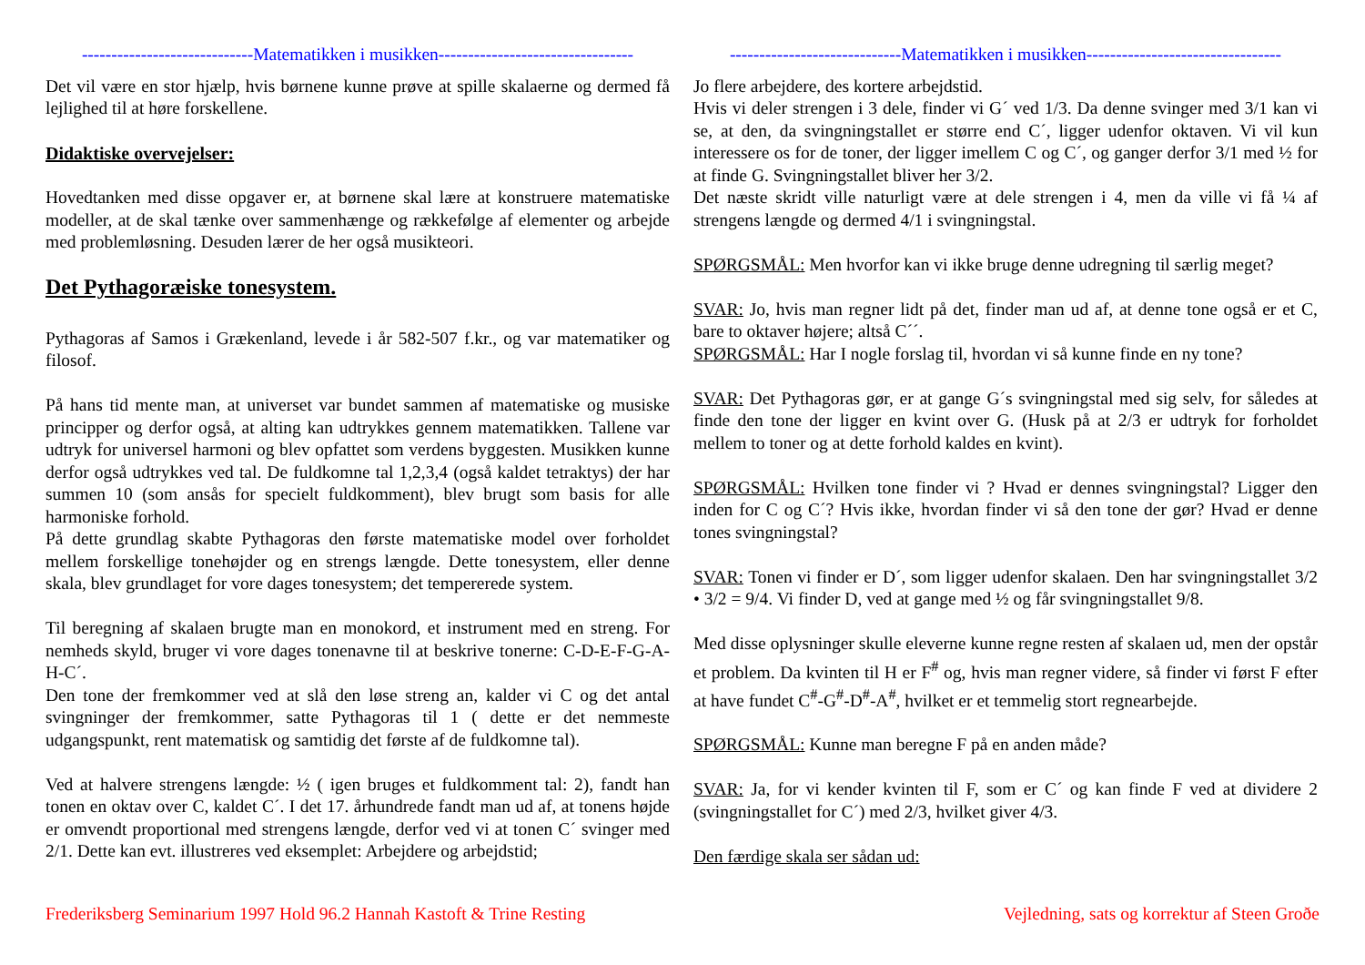-----------------------------Matematikken i musikken---------------------------------
Det vil være en stor hjælp, hvis børnene kunne prøve at spille skalaerne og dermed få lejlighed til at høre forskellene.
Didaktiske overvejelser:
Hovedtanken med disse opgaver er, at børnene skal lære at konstruere matematiske modeller, at de skal tænke over sammenhænge og rækkefølge af elementer og arbejde med problemløsning. Desuden lærer de her også musikteori.
Det Pythagoræiske tonesystem.
Pythagoras af Samos i Grækenland, levede i år 582-507 f.kr., og var matematiker og filosof.
På hans tid mente man, at universet var bundet sammen af matematiske og musiske principper og derfor også, at alting kan udtrykkes gennem matematikken. Tallene var udtryk for universel harmoni og blev opfattet som verdens byggesten. Musikken kunne derfor også udtrykkes ved tal. De fuldkomne tal 1,2,3,4 (også kaldet tetraktys) der har summen 10 (som ansås for specielt fuldkomment), blev brugt som basis for alle harmoniske forhold.
På dette grundlag skabte Pythagoras den første matematiske model over forholdet mellem forskellige tonehøjder og en strengs længde. Dette tonesystem, eller denne skala, blev grundlaget for vore dages tonesystem; det tempererede system.
Til beregning af skalaen brugte man en monokord, et instrument med en streng. For nemheds skyld, bruger vi vore dages tonenavne til at beskrive tonerne: C-D-E-F-G-A-H-C´.
Den tone der fremkommer ved at slå den løse streng an, kalder vi C og det antal svingninger der fremkommer, satte Pythagoras til 1 ( dette er det nemmeste udgangspunkt, rent matematisk og samtidig det første af de fuldkomne tal).
Ved at halvere strengens længde: ½ ( igen bruges et fuldkomment tal: 2), fandt han tonen en oktav over C, kaldet C´. I det 17. århundrede fandt man ud af, at tonens højde er omvendt proportional med strengens længde, derfor ved vi at tonen C´ svinger med 2/1. Dette kan evt. illustreres ved eksemplet: Arbejdere og arbejdstid;
-----------------------------Matematikken i musikken---------------------------------
Jo flere arbejdere, des kortere arbejdstid.
Hvis vi deler strengen i 3 dele, finder vi G´ ved 1/3. Da denne svinger med 3/1 kan vi se, at den, da svingningstallet er større end C´, ligger udenfor oktaven. Vi vil kun interessere os for de toner, der ligger imellem C og C´, og ganger derfor 3/1 med ½ for at finde G. Svingningstallet bliver her 3/2.
Det næste skridt ville naturligt være at dele strengen i 4, men da ville vi få ¼ af strengens længde og dermed 4/1 i svingningstal.
SPØRGSMÅL: Men hvorfor kan vi ikke bruge denne udregning til særlig meget?
SVAR: Jo, hvis man regner lidt på det, finder man ud af, at denne tone også er et C, bare to oktaver højere; altså C´´.
SPØRGSMÅL: Har I nogle forslag til, hvordan vi så kunne finde en ny tone?
SVAR: Det Pythagoras gør, er at gange G´s svingningstal med sig selv, for således at finde den tone der ligger en kvint over G. (Husk på at 2/3 er udtryk for forholdet mellem to toner og at dette forhold kaldes en kvint).
SPØRGSMÅL: Hvilken tone finder vi ? Hvad er dennes svingningstal? Ligger den inden for C og C´? Hvis ikke, hvordan finder vi så den tone der gør? Hvad er denne tones svingningstal?
SVAR: Tonen vi finder er D´, som ligger udenfor skalaen. Den har svingningstallet 3/2 • 3/2 = 9/4. Vi finder D, ved at gange med ½ og får svingningstallet 9/8.
Med disse oplysninger skulle eleverne kunne regne resten af skalaen ud, men der opstår et problem. Da kvinten til H er F<sup>#</sup> og, hvis man regner videre, så finder vi først F efter at have fundet C<sup>#</sup>-G<sup>#</sup>-D<sup>#</sup>-A<sup>#</sup>, hvilket er et temmelig stort regnearbejde.
SPØRGSMÅL: Kunne man beregne F på en anden måde?
SVAR: Ja, for vi kender kvinten til F, som er C´ og kan finde F ved at dividere 2 (svingningstallet for C´) med 2/3, hvilket giver 4/3.
Den færdige skala ser sådan ud:
Frederiksberg Seminarium 1997 Hold 96.2 Hannah Kastoft & Trine Resting Vejledning, sats og korrektur af Steen Groðe